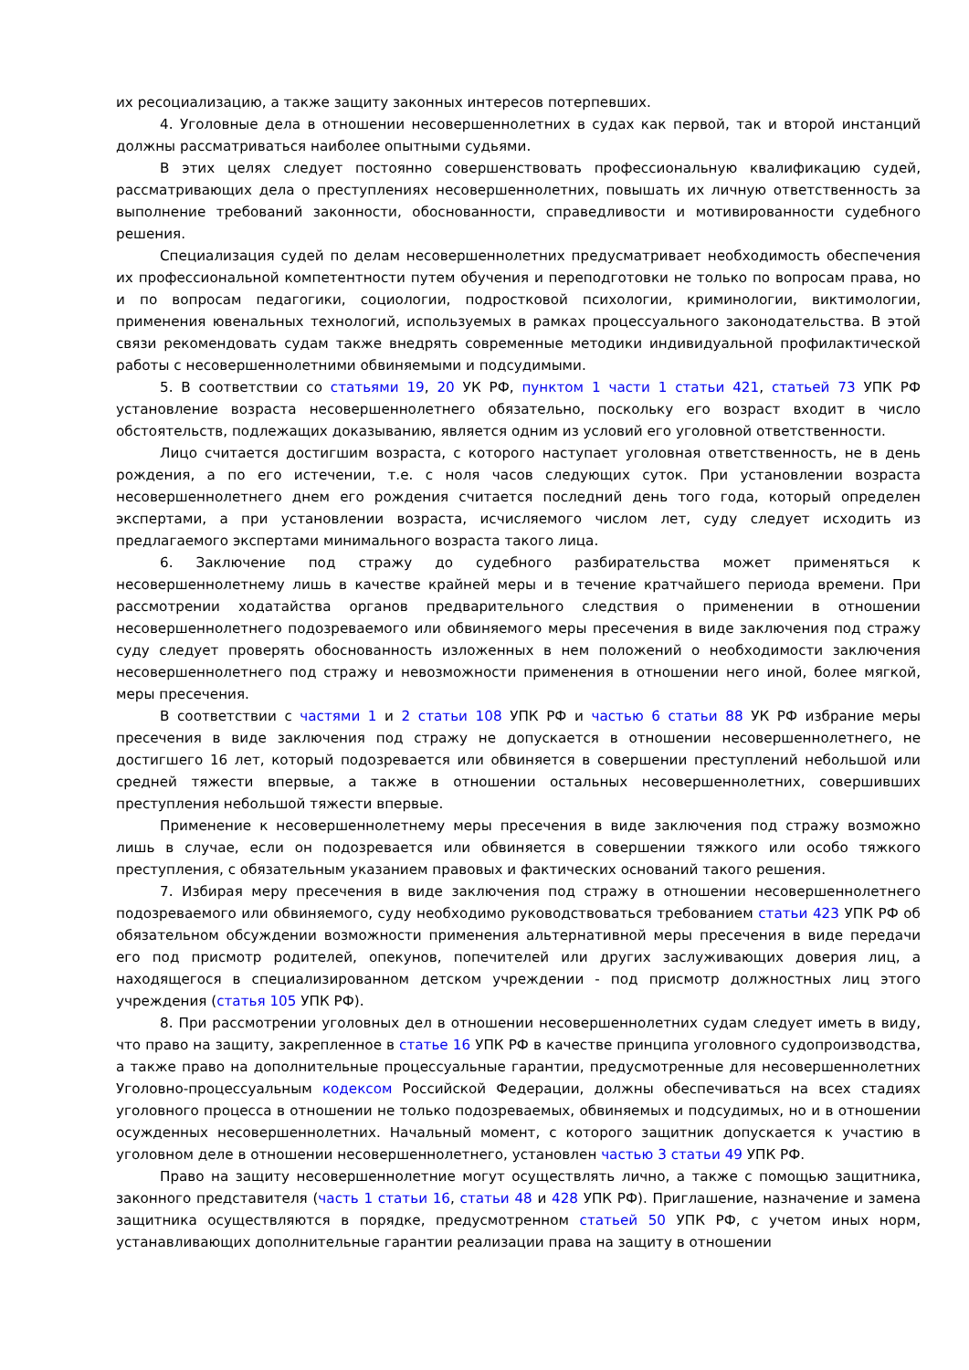их ресоциализацию, а также защиту законных интересов потерпевших.
4. Уголовные дела в отношении несовершеннолетних в судах как первой, так и второй инстанций должны рассматриваться наиболее опытными судьями.
В этих целях следует постоянно совершенствовать профессиональную квалификацию судей, рассматривающих дела о преступлениях несовершеннолетних, повышать их личную ответственность за выполнение требований законности, обоснованности, справедливости и мотивированности судебного решения.
Специализация судей по делам несовершеннолетних предусматривает необходимость обеспечения их профессиональной компетентности путем обучения и переподготовки не только по вопросам права, но и по вопросам педагогики, социологии, подростковой психологии, криминологии, виктимологии, применения ювенальных технологий, используемых в рамках процессуального законодательства. В этой связи рекомендовать судам также внедрять современные методики индивидуальной профилактической работы с несовершеннолетними обвиняемыми и подсудимыми.
5. В соответствии со статьями 19, 20 УК РФ, пунктом 1 части 1 статьи 421, статьей 73 УПК РФ установление возраста несовершеннолетнего обязательно, поскольку его возраст входит в число обстоятельств, подлежащих доказыванию, является одним из условий его уголовной ответственности.
Лицо считается достигшим возраста, с которого наступает уголовная ответственность, не в день рождения, а по его истечении, т.е. с ноля часов следующих суток. При установлении возраста несовершеннолетнего днем его рождения считается последний день того года, который определен экспертами, а при установлении возраста, исчисляемого числом лет, суду следует исходить из предлагаемого экспертами минимального возраста такого лица.
6. Заключение под стражу до судебного разбирательства может применяться к несовершеннолетнему лишь в качестве крайней меры и в течение кратчайшего периода времени. При рассмотрении ходатайства органов предварительного следствия о применении в отношении несовершеннолетнего подозреваемого или обвиняемого меры пресечения в виде заключения под стражу суду следует проверять обоснованность изложенных в нем положений о необходимости заключения несовершеннолетнего под стражу и невозможности применения в отношении него иной, более мягкой, меры пресечения.
В соответствии с частями 1 и 2 статьи 108 УПК РФ и частью 6 статьи 88 УК РФ избрание меры пресечения в виде заключения под стражу не допускается в отношении несовершеннолетнего, не достигшего 16 лет, который подозревается или обвиняется в совершении преступлений небольшой или средней тяжести впервые, а также в отношении остальных несовершеннолетних, совершивших преступления небольшой тяжести впервые.
Применение к несовершеннолетнему меры пресечения в виде заключения под стражу возможно лишь в случае, если он подозревается или обвиняется в совершении тяжкого или особо тяжкого преступления, с обязательным указанием правовых и фактических оснований такого решения.
7. Избирая меру пресечения в виде заключения под стражу в отношении несовершеннолетнего подозреваемого или обвиняемого, суду необходимо руководствоваться требованием статьи 423 УПК РФ об обязательном обсуждении возможности применения альтернативной меры пресечения в виде передачи его под присмотр родителей, опекунов, попечителей или других заслуживающих доверия лиц, а находящегося в специализированном детском учреждении - под присмотр должностных лиц этого учреждения (статья 105 УПК РФ).
8. При рассмотрении уголовных дел в отношении несовершеннолетних судам следует иметь в виду, что право на защиту, закрепленное в статье 16 УПК РФ в качестве принципа уголовного судопроизводства, а также право на дополнительные процессуальные гарантии, предусмотренные для несовершеннолетних Уголовно-процессуальным кодексом Российской Федерации, должны обеспечиваться на всех стадиях уголовного процесса в отношении не только подозреваемых, обвиняемых и подсудимых, но и в отношении осужденных несовершеннолетних. Начальный момент, с которого защитник допускается к участию в уголовном деле в отношении несовершеннолетнего, установлен частью 3 статьи 49 УПК РФ.
Право на защиту несовершеннолетние могут осуществлять лично, а также с помощью защитника, законного представителя (часть 1 статьи 16, статьи 48 и 428 УПК РФ). Приглашение, назначение и замена защитника осуществляются в порядке, предусмотренном статьей 50 УПК РФ, с учетом иных норм, устанавливающих дополнительные гарантии реализации права на защиту в отношении